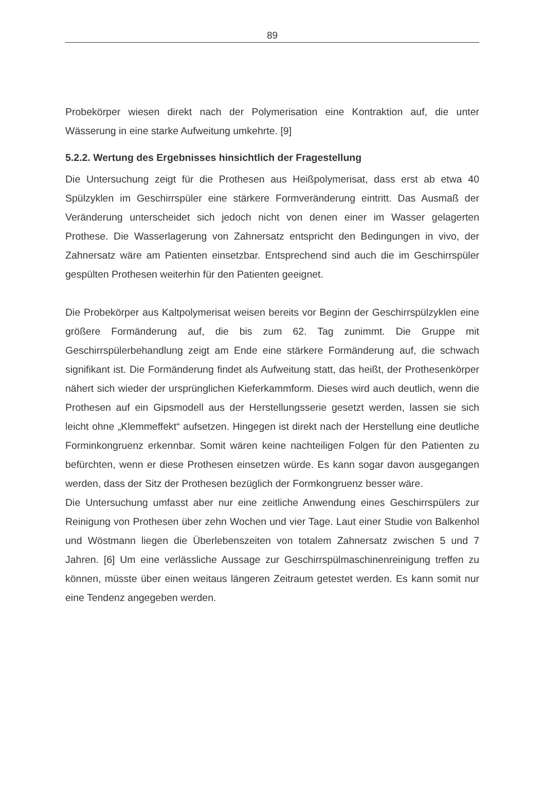89
Probekörper wiesen direkt nach der Polymerisation eine Kontraktion auf, die unter Wässerung in eine starke Aufweitung umkehrte. [9]
5.2.2. Wertung des Ergebnisses hinsichtlich der Fragestellung
Die Untersuchung zeigt für die Prothesen aus Heißpolymerisat, dass erst ab etwa 40 Spülzyklen im Geschirrspüler eine stärkere Formveränderung eintritt. Das Ausmaß der Veränderung unterscheidet sich jedoch nicht von denen einer im Wasser gelagerten Prothese. Die Wasserlagerung von Zahnersatz entspricht den Bedingungen in vivo, der Zahnersatz wäre am Patienten einsetzbar. Entsprechend sind auch die im Geschirrspüler gespülten Prothesen weiterhin für den Patienten geeignet.
Die Probekörper aus Kaltpolymerisat weisen bereits vor Beginn der Geschirrspülzyklen eine größere Formänderung auf, die bis zum 62. Tag zunimmt. Die Gruppe mit Geschirrspülerbehandlung zeigt am Ende eine stärkere Formänderung auf, die schwach signifikant ist. Die Formänderung findet als Aufweitung statt, das heißt, der Prothesenkörper nähert sich wieder der ursprünglichen Kieferkammform. Dieses wird auch deutlich, wenn die Prothesen auf ein Gipsmodell aus der Herstellungsserie gesetzt werden, lassen sie sich leicht ohne „Klemmeffekt“ aufsetzen. Hingegen ist direkt nach der Herstellung eine deutliche Forminkongruenz erkennbar. Somit wären keine nachteiligen Folgen für den Patienten zu befürchten, wenn er diese Prothesen einsetzen würde. Es kann sogar davon ausgegangen werden, dass der Sitz der Prothesen bezüglich der Formkongruenz besser wäre.
Die Untersuchung umfasst aber nur eine zeitliche Anwendung eines Geschirrspülers zur Reinigung von Prothesen über zehn Wochen und vier Tage. Laut einer Studie von Balkenhol und Wöstmann liegen die Überlebenszeiten von totalem Zahnersatz zwischen 5 und 7 Jahren. [6] Um eine verlässliche Aussage zur Geschirrspülmaschinenreinigung treffen zu können, müsste über einen weitaus längeren Zeitraum getestet werden. Es kann somit nur eine Tendenz angegeben werden.